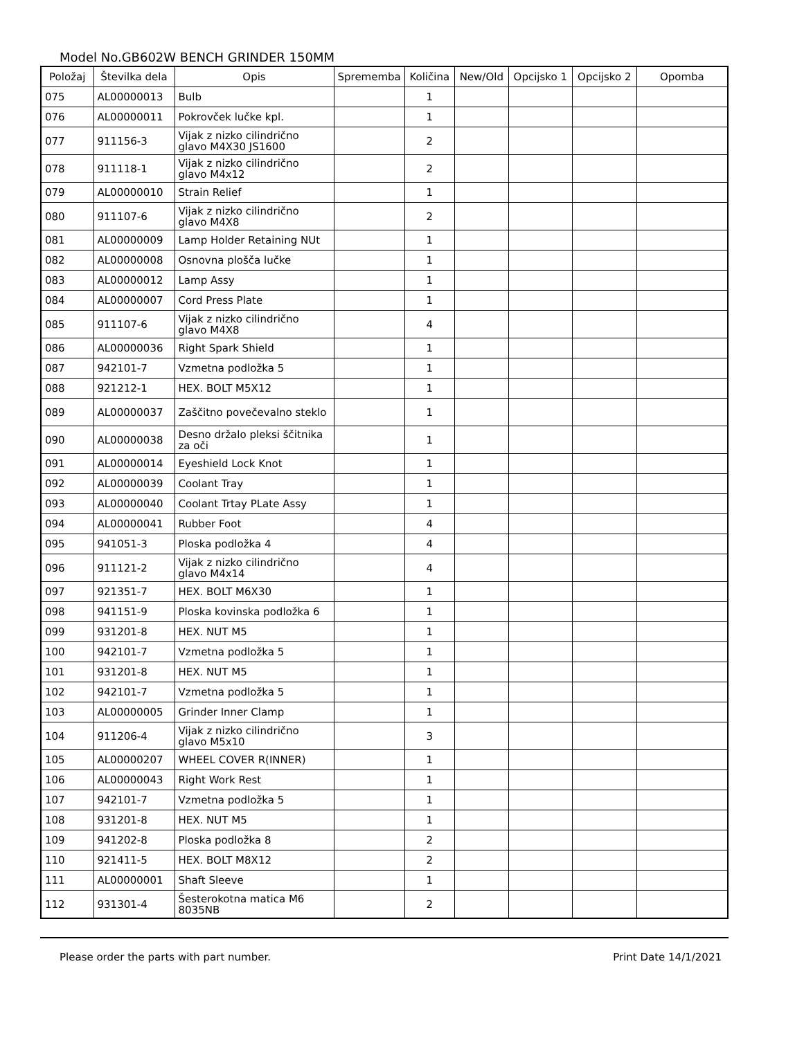Model No.GB602W BENCH GRINDER 150MM
| Položaj | Številka dela | Opis | Sprememba | Količina | New/Old | Opcijsko 1 | Opcijsko 2 | Opomba |
| --- | --- | --- | --- | --- | --- | --- | --- | --- |
| 075 | AL00000013 | Bulb | | 1 | | | | |
| 076 | AL00000011 | Pokrovček lučke kpl. | | 1 | | | | |
| 077 | 911156-3 | Vijak z nizko cilindrično glavo M4X30 JS1600 | | 2 | | | | |
| 078 | 911118-1 | Vijak z nizko cilindrično glavo M4x12 | | 2 | | | | |
| 079 | AL00000010 | Strain Relief | | 1 | | | | |
| 080 | 911107-6 | Vijak z nizko cilindrično glavo M4X8 | | 2 | | | | |
| 081 | AL00000009 | Lamp Holder Retaining NUt | | 1 | | | | |
| 082 | AL00000008 | Osnovna plošča lučke | | 1 | | | | |
| 083 | AL00000012 | Lamp Assy | | 1 | | | | |
| 084 | AL00000007 | Cord Press Plate | | 1 | | | | |
| 085 | 911107-6 | Vijak z nizko cilindrično glavo M4X8 | | 4 | | | | |
| 086 | AL00000036 | Right Spark Shield | | 1 | | | | |
| 087 | 942101-7 | Vzmetna podložka 5 | | 1 | | | | |
| 088 | 921212-1 | HEX. BOLT M5X12 | | 1 | | | | |
| 089 | AL00000037 | Zaščitno povečevalno steklo | | 1 | | | | |
| 090 | AL00000038 | Desno držalo pleksi ščitnika za oči | | 1 | | | | |
| 091 | AL00000014 | Eyeshield Lock Knot | | 1 | | | | |
| 092 | AL00000039 | Coolant Tray | | 1 | | | | |
| 093 | AL00000040 | Coolant Trtay PLate Assy | | 1 | | | | |
| 094 | AL00000041 | Rubber Foot | | 4 | | | | |
| 095 | 941051-3 | Ploska podložka 4 | | 4 | | | | |
| 096 | 911121-2 | Vijak z nizko cilindrično glavo M4x14 | | 4 | | | | |
| 097 | 921351-7 | HEX. BOLT M6X30 | | 1 | | | | |
| 098 | 941151-9 | Ploska kovinska podložka 6 | | 1 | | | | |
| 099 | 931201-8 | HEX. NUT M5 | | 1 | | | | |
| 100 | 942101-7 | Vzmetna podložka 5 | | 1 | | | | |
| 101 | 931201-8 | HEX. NUT M5 | | 1 | | | | |
| 102 | 942101-7 | Vzmetna podložka 5 | | 1 | | | | |
| 103 | AL00000005 | Grinder Inner Clamp | | 1 | | | | |
| 104 | 911206-4 | Vijak z nizko cilindrično glavo M5x10 | | 3 | | | | |
| 105 | AL00000207 | WHEEL COVER R(INNER) | | 1 | | | | |
| 106 | AL00000043 | Right Work Rest | | 1 | | | | |
| 107 | 942101-7 | Vzmetna podložka 5 | | 1 | | | | |
| 108 | 931201-8 | HEX. NUT M5 | | 1 | | | | |
| 109 | 941202-8 | Ploska podložka 8 | | 2 | | | | |
| 110 | 921411-5 | HEX. BOLT M8X12 | | 2 | | | | |
| 111 | AL00000001 | Shaft Sleeve | | 1 | | | | |
| 112 | 931301-4 | Šesterokotna matica M6 8035NB | | 2 | | | | |
Please order the parts with part number. Print Date 14/1/2021